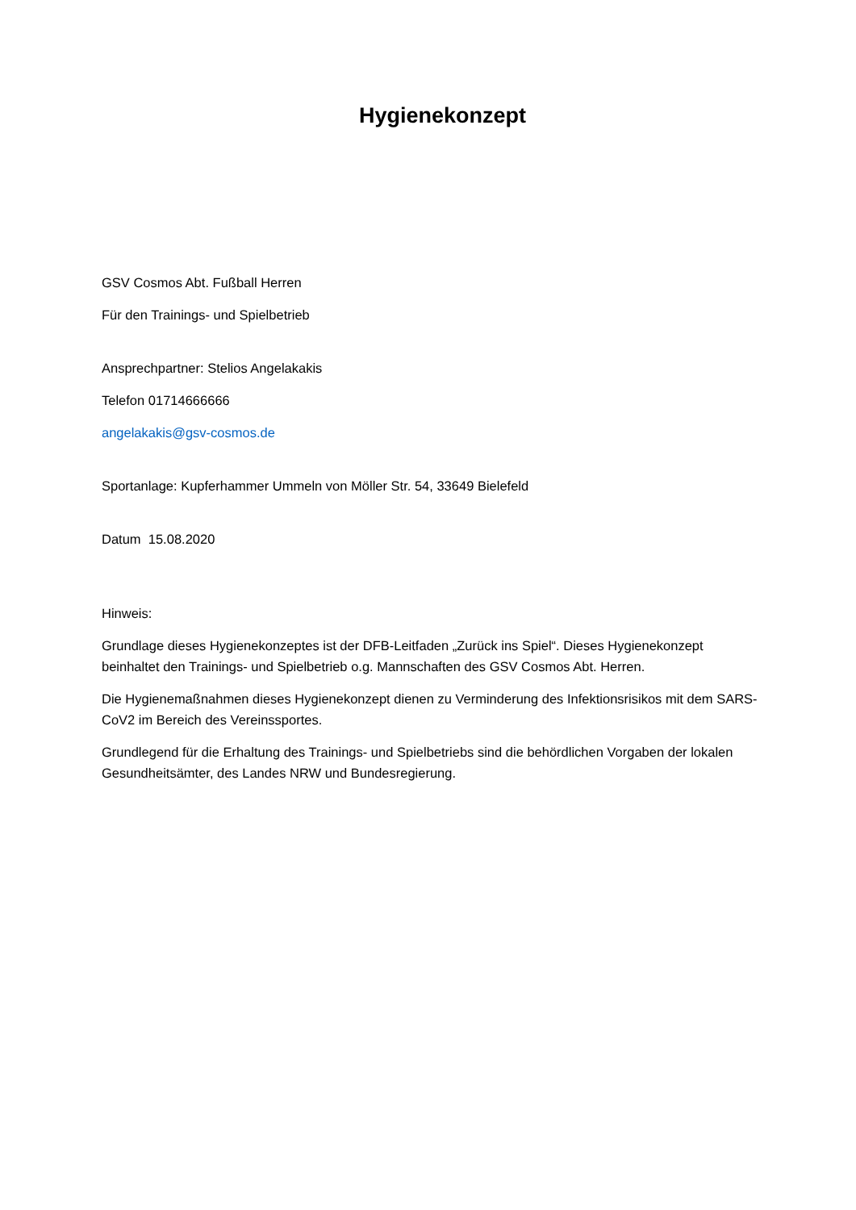Hygienekonzept
GSV Cosmos Abt. Fußball Herren
Für den Trainings- und Spielbetrieb
Ansprechpartner: Stelios Angelakakis
Telefon 01714666666
angelakakis@gsv-cosmos.de
Sportanlage: Kupferhammer Ummeln von Möller Str. 54, 33649 Bielefeld
Datum 15.08.2020
Hinweis:
Grundlage dieses Hygienekonzeptes ist der DFB-Leitfaden „Zurück ins Spiel“. Dieses Hygienekonzept beinhaltet den Trainings- und Spielbetrieb o.g. Mannschaften des GSV Cosmos Abt. Herren.
Die Hygienemaßnahmen dieses Hygienekonzept dienen zu Verminderung des Infektionsrisikos mit dem SARS-CoV2 im Bereich des Vereinssportes.
Grundlegend für die Erhaltung des Trainings- und Spielbetriebs sind die behördlichen Vorgaben der lokalen Gesundheitsämter, des Landes NRW und Bundesregierung.